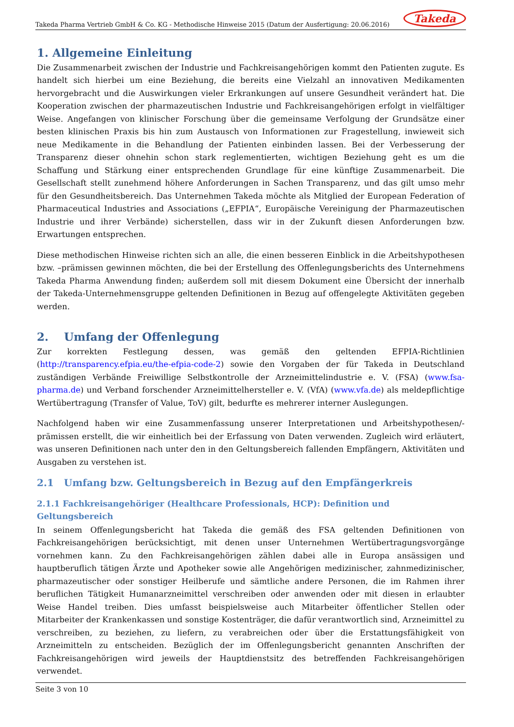Takeda Pharma Vertrieb GmbH & Co. KG - Methodische Hinweise 2015 (Datum der Ausfertigung: 20.06.2016) Takeda
1. Allgemeine Einleitung
Die Zusammenarbeit zwischen der Industrie und Fachkreisangehörigen kommt den Patienten zugute. Es handelt sich hierbei um eine Beziehung, die bereits eine Vielzahl an innovativen Medikamenten hervorgebracht und die Auswirkungen vieler Erkrankungen auf unsere Gesundheit verändert hat. Die Kooperation zwischen der pharmazeutischen Industrie und Fachkreisangehörigen erfolgt in vielfältiger Weise. Angefangen von klinischer Forschung über die gemeinsame Verfolgung der Grundsätze einer besten klinischen Praxis bis hin zum Austausch von Informationen zur Fragestellung, inwieweit sich neue Medikamente in die Behandlung der Patienten einbinden lassen. Bei der Verbesserung der Transparenz dieser ohnehin schon stark reglementierten, wichtigen Beziehung geht es um die Schaffung und Stärkung einer entsprechenden Grundlage für eine künftige Zusammenarbeit. Die Gesellschaft stellt zunehmend höhere Anforderungen in Sachen Transparenz, und das gilt umso mehr für den Gesundheitsbereich. Das Unternehmen Takeda möchte als Mitglied der European Federation of Pharmaceutical Industries and Associations („EFPIA“, Europäische Vereinigung der Pharmazeutischen Industrie und ihrer Verbände) sicherstellen, dass wir in der Zukunft diesen Anforderungen bzw. Erwartungen entsprechen.
Diese methodischen Hinweise richten sich an alle, die einen besseren Einblick in die Arbeitshypothesen bzw. –prämissen gewinnen möchten, die bei der Erstellung des Offenlegungsberichts des Unternehmens Takeda Pharma Anwendung finden; außerdem soll mit diesem Dokument eine Übersicht der innerhalb der Takeda-Unternehmensgruppe geltenden Definitionen in Bezug auf offengelegte Aktivitäten gegeben werden.
2. Umfang der Offenlegung
Zur korrekten Festlegung dessen, was gemäß den geltenden EFPIA-Richtlinien (http://transparency.efpia.eu/the-efpia-code-2) sowie den Vorgaben der für Takeda in Deutschland zuständigen Verbände Freiwillige Selbstkontrolle der Arzneimittelindustrie e. V. (FSA) (www.fsa-pharma.de) und Verband forschender Arzneimittelhersteller e. V. (VfA) (www.vfa.de) als meldepflichtige Wertübertragung (Transfer of Value, ToV) gilt, bedurfte es mehrerer interner Auslegungen.
Nachfolgend haben wir eine Zusammenfassung unserer Interpretationen und Arbeitshypothesen/-prämissen erstellt, die wir einheitlich bei der Erfassung von Daten verwenden. Zugleich wird erläutert, was unseren Definitionen nach unter den in den Geltungsbereich fallenden Empfängern, Aktivitäten und Ausgaben zu verstehen ist.
2.1 Umfang bzw. Geltungsbereich in Bezug auf den Empfängerkreis
2.1.1 Fachkreisangehöriger (Healthcare Professionals, HCP): Definition und Geltungsbereich
In seinem Offenlegungsbericht hat Takeda die gemäß des FSA geltenden Definitionen von Fachkreisangehörigen berücksichtigt, mit denen unser Unternehmen Wertübertragungsvorgänge vornehmen kann. Zu den Fachkreisangehörigen zählen dabei alle in Europa ansässigen und hauptberuflich tätigen Ärzte und Apotheker sowie alle Angehörigen medizinischer, zahnmedizinischer, pharmazeutischer oder sonstiger Heilberufe und sämtliche andere Personen, die im Rahmen ihrer beruflichen Tätigkeit Humanarzneimittel verschreiben oder anwenden oder mit diesen in erlaubter Weise Handel treiben. Dies umfasst beispielsweise auch Mitarbeiter öffentlicher Stellen oder Mitarbeiter der Krankenkassen und sonstige Kostenträger, die dafür verantwortlich sind, Arzneimittel zu verschreiben, zu beziehen, zu liefern, zu verabreichen oder über die Erstattungsfähigkeit von Arzneimitteln zu entscheiden. Bezüglich der im Offenlegungsbericht genannten Anschriften der Fachkreisangehörigen wird jeweils der Hauptdienstsitz des betreffenden Fachkreisangehörigen verwendet.
Seite 3 von 10